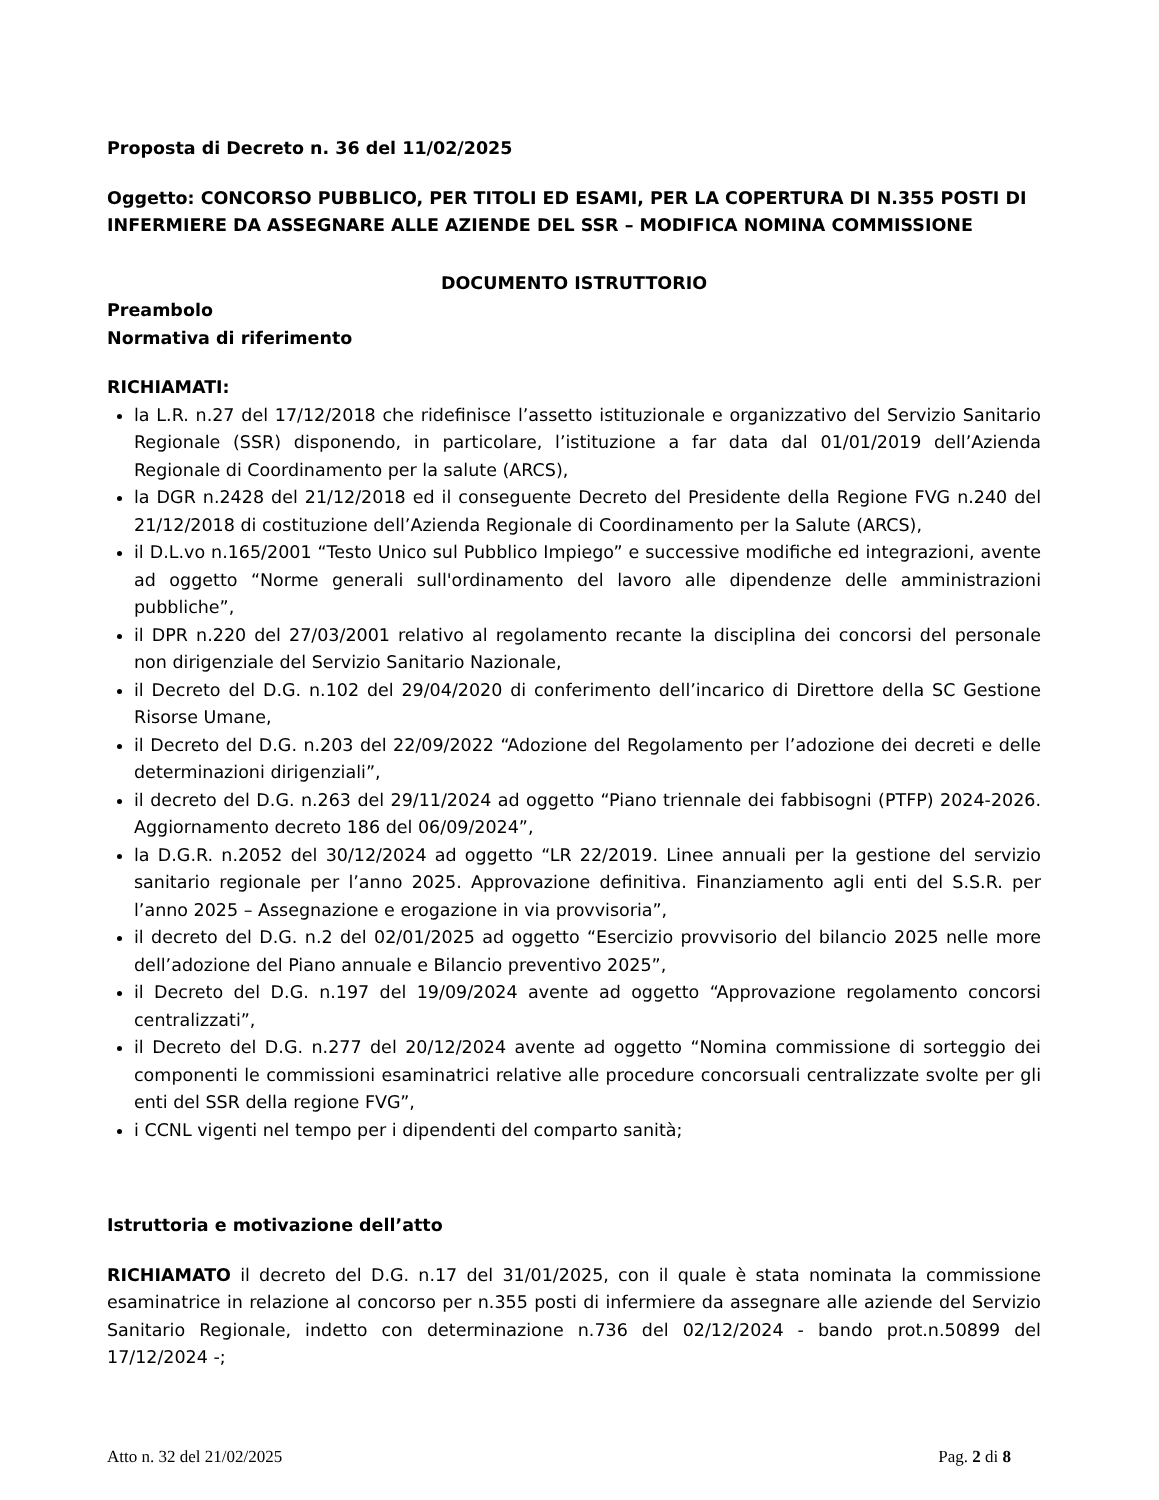Proposta di Decreto n. 36 del 11/02/2025
Oggetto: CONCORSO PUBBLICO, PER TITOLI ED ESAMI, PER LA COPERTURA DI N.355 POSTI DI INFERMIERE DA ASSEGNARE ALLE AZIENDE DEL SSR – MODIFICA NOMINA COMMISSIONE
DOCUMENTO ISTRUTTORIO
Preambolo
Normativa di riferimento
RICHIAMATI:
la L.R. n.27 del 17/12/2018 che ridefinisce l’assetto istituzionale e organizzativo del Servizio Sanitario Regionale (SSR) disponendo, in particolare, l’istituzione a far data dal 01/01/2019 dell’Azienda Regionale di Coordinamento per la salute (ARCS),
la DGR n.2428 del 21/12/2018 ed il conseguente Decreto del Presidente della Regione FVG n.240 del 21/12/2018 di costituzione dell’Azienda Regionale di Coordinamento per la Salute (ARCS),
il D.L.vo n.165/2001 “Testo Unico sul Pubblico Impiego” e successive modifiche ed integrazioni, avente ad oggetto “Norme generali sull'ordinamento del lavoro alle dipendenze delle amministrazioni pubbliche”,
il DPR n.220 del 27/03/2001 relativo al regolamento recante la disciplina dei concorsi del personale non dirigenziale del Servizio Sanitario Nazionale,
il Decreto del D.G. n.102 del 29/04/2020 di conferimento dell’incarico di Direttore della SC Gestione Risorse Umane,
il Decreto del D.G. n.203 del 22/09/2022 “Adozione del Regolamento per l’adozione dei decreti e delle determinazioni dirigenziali”,
il decreto del D.G. n.263 del 29/11/2024 ad oggetto “Piano triennale dei fabbisogni (PTFP) 2024-2026. Aggiornamento decreto 186 del 06/09/2024”,
la D.G.R. n.2052 del 30/12/2024 ad oggetto “LR 22/2019. Linee annuali per la gestione del servizio sanitario regionale per l’anno 2025. Approvazione definitiva. Finanziamento agli enti del S.S.R. per l’anno 2025 – Assegnazione e erogazione in via provvisoria”,
il decreto del D.G. n.2 del 02/01/2025 ad oggetto “Esercizio provvisorio del bilancio 2025 nelle more dell’adozione del Piano annuale e Bilancio preventivo 2025”,
il Decreto del D.G. n.197 del 19/09/2024 avente ad oggetto “Approvazione regolamento concorsi centralizzati”,
il Decreto del D.G. n.277 del 20/12/2024 avente ad oggetto “Nomina commissione di sorteggio dei componenti le commissioni esaminatrici relative alle procedure concorsuali centralizzate svolte per gli enti del SSR della regione FVG”,
i CCNL vigenti nel tempo per i dipendenti del comparto sanità;
Istruttoria e motivazione dell’atto
RICHIAMATO il decreto del D.G. n.17 del 31/01/2025, con il quale è stata nominata la commissione esaminatrice in relazione al concorso per n.355 posti di infermiere da assegnare alle aziende del Servizio Sanitario Regionale, indetto con determinazione n.736 del 02/12/2024 - bando prot.n.50899 del 17/12/2024 -;
Atto n. 32 del 21/02/2025 Pag. 2 di 8